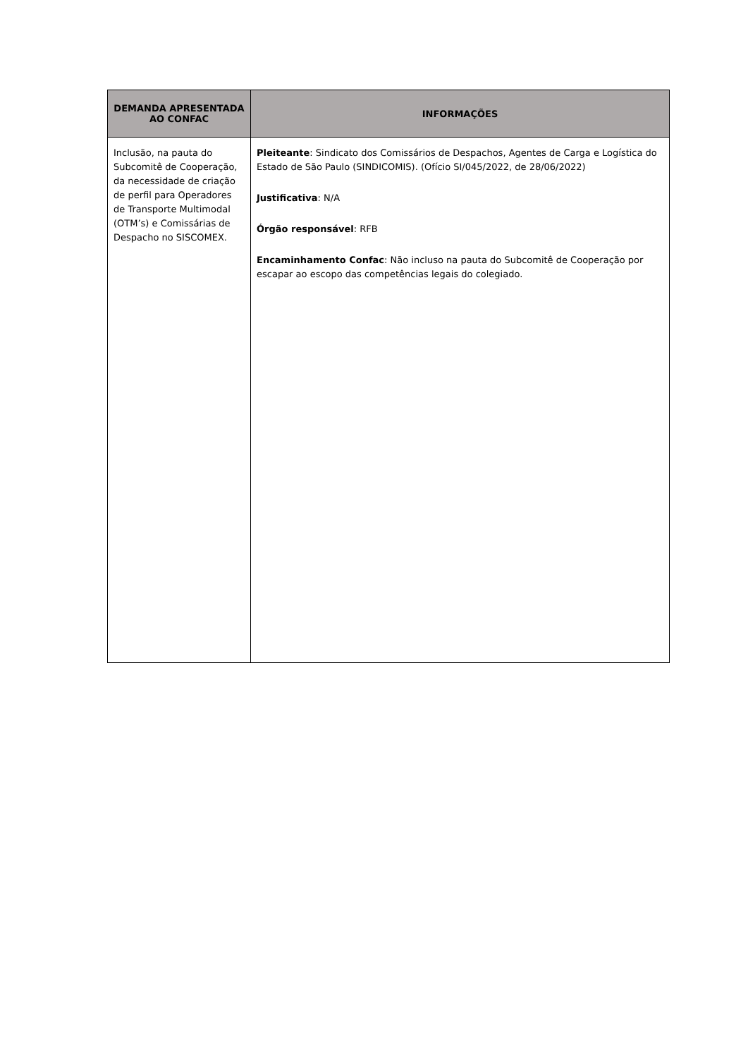| DEMANDA APRESENTADA AO CONFAC | INFORMAÇÕES |
| --- | --- |
| Inclusão, na pauta do Subcomitê de Cooperação, da necessidade de criação de perfil para Operadores de Transporte Multimodal (OTM’s) e Comissárias de Despacho no SISCOMEX. | Pleiteante : Sindicato dos Comissários de Despachos, Agentes de Carga e Logística do Estado de São Paulo (SINDICOMIS). (Ofício SI/045/2022, de 28/06/2022) Justificativa : N/A Órgão responsável : RFB Encaminhamento Confac : Não incluso na pauta do Subcomitê de Cooperação por escapar ao escopo das competências legais do colegiado. |